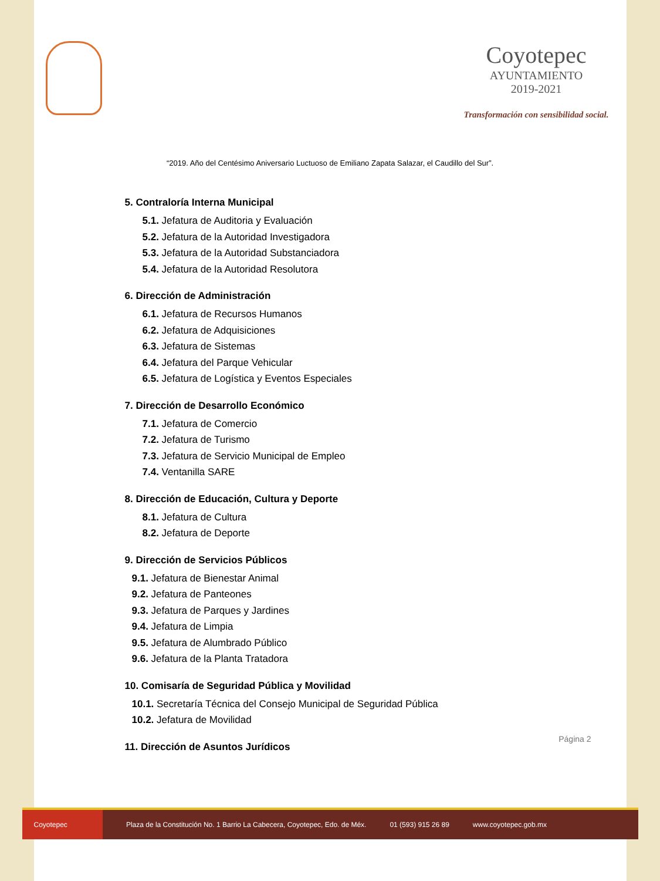Coyotepec
AYUNTAMIENTO
2019-2021
Transformación con sensibilidad social.
“2019. Año del Centésimo Aniversario Luctuoso de Emiliano Zapata Salazar, el Caudillo del Sur”.
5. Contraloría Interna Municipal
5.1. Jefatura de Auditoria y Evaluación
5.2. Jefatura de la Autoridad Investigadora
5.3. Jefatura de la Autoridad Substanciadora
5.4. Jefatura de la Autoridad Resolutora
6. Dirección de Administración
6.1. Jefatura de Recursos Humanos
6.2. Jefatura de Adquisiciones
6.3. Jefatura de Sistemas
6.4. Jefatura del Parque Vehicular
6.5. Jefatura de Logística y Eventos Especiales
7. Dirección de Desarrollo Económico
7.1. Jefatura de Comercio
7.2. Jefatura de Turismo
7.3. Jefatura de Servicio Municipal de Empleo
7.4. Ventanilla SARE
8. Dirección de Educación, Cultura y Deporte
8.1. Jefatura de Cultura
8.2. Jefatura de Deporte
9. Dirección de Servicios Públicos
9.1. Jefatura de Bienestar Animal
9.2. Jefatura de Panteones
9.3. Jefatura de Parques y Jardines
9.4. Jefatura de Limpia
9.5. Jefatura de Alumbrado Público
9.6. Jefatura de la Planta Tratadora
10. Comisaría de Seguridad Pública y Movilidad
10.1. Secretaría Técnica del Consejo Municipal de Seguridad Pública
10.2. Jefatura de Movilidad
11. Dirección de Asuntos Jurídicos
Página 2
Coyotepec
Plaza de la Constitución No. 1 Barrio La Cabecera, Coyotepec, Edo. de Méx. 01 (593) 915 26 89 www.coyotepec.gob.mx